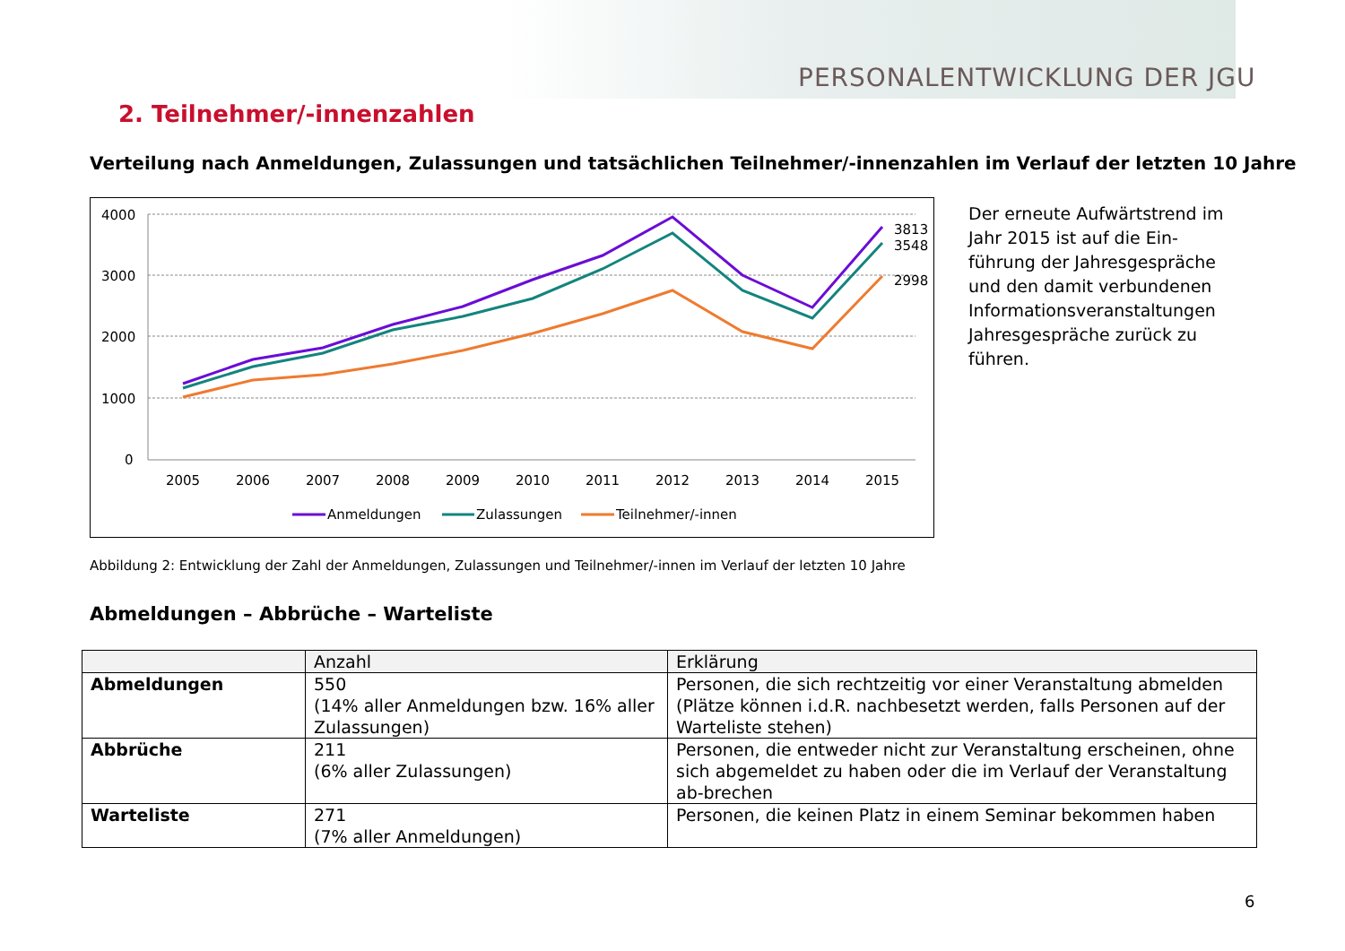PERSONALENTWICKLUNG DER JGU
2. Teilnehmer/-innenzahlen
Verteilung nach Anmeldungen, Zulassungen und tatsächlichen Teilnehmer/-innenzahlen im Verlauf der letzten 10 Jahre
4000
3000
2000
1000
0
2005
2006
2007
2008
2009
2010
2011
2012
2013
2014
2015
3813
3548
2998
Anmeldungen
Zulassungen
Teilnehmer/-innen
Der erneute Aufwärtstrend im Jahr 2015 ist auf die Ein-führung der Jahresgespräche und den damit verbundenen Informationsveranstaltungen Jahresgespräche zurück zu führen.
Abbildung 2: Entwicklung der Zahl der Anmeldungen, Zulassungen und Teilnehmer/-innen im Verlauf der letzten 10 Jahre
Abmeldungen – Abbrüche – Warteliste
| | Anzahl | Erklärung |
| --- | --- | --- |
| Abmeldungen | 550 (14% aller Anmeldungen bzw. 16% aller Zulassungen) | Personen, die sich rechtzeitig vor einer Veranstaltung abmelden (Plätze können i.d.R. nachbesetzt werden, falls Personen auf der Warteliste stehen) |
| Abbrüche | 211 (6% aller Zulassungen) | Personen, die entweder nicht zur Veranstaltung erscheinen, ohne sich abgemeldet zu haben oder die im Verlauf der Veranstaltung ab-brechen |
| Warteliste | 271 (7% aller Anmeldungen) | Personen, die keinen Platz in einem Seminar bekommen haben |
6